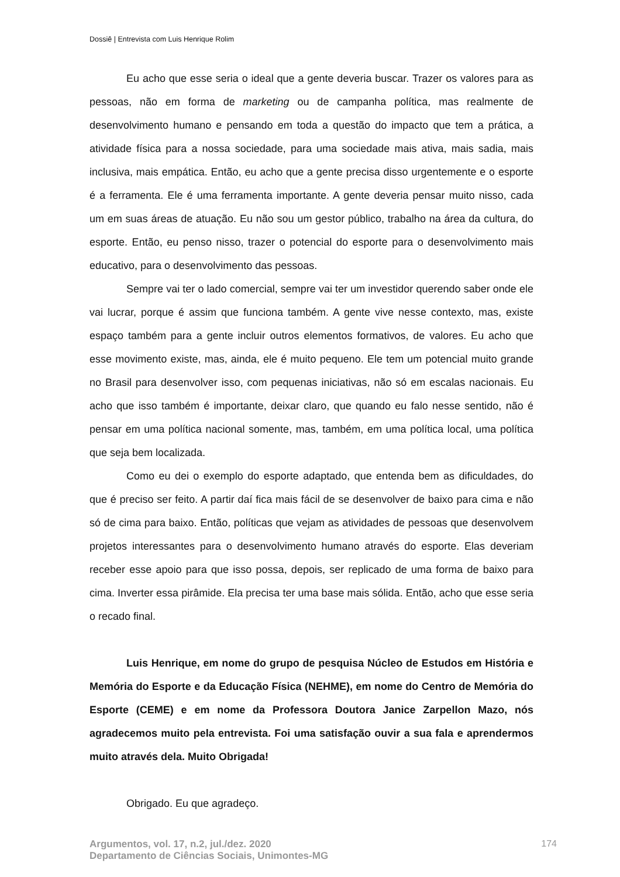Dossiê | Entrevista com Luis Henrique Rolim
Eu acho que esse seria o ideal que a gente deveria buscar. Trazer os valores para as pessoas, não em forma de marketing ou de campanha política, mas realmente de desenvolvimento humano e pensando em toda a questão do impacto que tem a prática, a atividade física para a nossa sociedade, para uma sociedade mais ativa, mais sadia, mais inclusiva, mais empática. Então, eu acho que a gente precisa disso urgentemente e o esporte é a ferramenta. Ele é uma ferramenta importante. A gente deveria pensar muito nisso, cada um em suas áreas de atuação. Eu não sou um gestor público, trabalho na área da cultura, do esporte. Então, eu penso nisso, trazer o potencial do esporte para o desenvolvimento mais educativo, para o desenvolvimento das pessoas.
Sempre vai ter o lado comercial, sempre vai ter um investidor querendo saber onde ele vai lucrar, porque é assim que funciona também. A gente vive nesse contexto, mas, existe espaço também para a gente incluir outros elementos formativos, de valores. Eu acho que esse movimento existe, mas, ainda, ele é muito pequeno. Ele tem um potencial muito grande no Brasil para desenvolver isso, com pequenas iniciativas, não só em escalas nacionais. Eu acho que isso também é importante, deixar claro, que quando eu falo nesse sentido, não é pensar em uma política nacional somente, mas, também, em uma política local, uma política que seja bem localizada.
Como eu dei o exemplo do esporte adaptado, que entenda bem as dificuldades, do que é preciso ser feito. A partir daí fica mais fácil de se desenvolver de baixo para cima e não só de cima para baixo. Então, políticas que vejam as atividades de pessoas que desenvolvem projetos interessantes para o desenvolvimento humano através do esporte. Elas deveriam receber esse apoio para que isso possa, depois, ser replicado de uma forma de baixo para cima. Inverter essa pirâmide. Ela precisa ter uma base mais sólida. Então, acho que esse seria o recado final.
Luis Henrique, em nome do grupo de pesquisa Núcleo de Estudos em História e Memória do Esporte e da Educação Física (NEHME), em nome do Centro de Memória do Esporte (CEME) e em nome da Professora Doutora Janice Zarpellon Mazo, nós agradecemos muito pela entrevista. Foi uma satisfação ouvir a sua fala e aprendermos muito através dela. Muito Obrigada!
Obrigado. Eu que agradeço.
Argumentos, vol. 17, n.2, jul./dez. 2020
Departamento de Ciências Sociais, Unimontes-MG
174